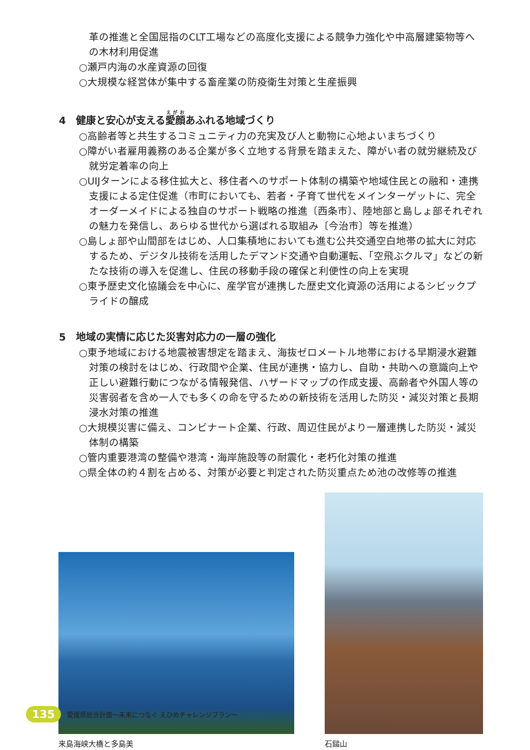革の推進と全国屈指のCLT工場などの高度化支援による競争力強化や中高層建築物等への木材利用促進
○瀬戸内海の水産資源の回復
○大規模な経営体が集中する畜産業の防疫衛生対策と生産振興
4　健康と安心が支える愛顔あふれる地域づくり
○高齢者等と共生するコミュニティ力の充実及び人と動物に心地よいまちづくり
○障がい者雇用義務のある企業が多く立地する背景を踏まえた、障がい者の就労継続及び就労定着率の向上
○UIJターンによる移住拡大と、移住者へのサポート体制の構築や地域住民との融和・連携支援による定住促進（市町においても、若者・子育て世代をメインターゲットに、完全オーダーメイドによる独自のサポート戦略の推進〔西条市〕、陸地部と島しょ部それぞれの魅力を発信し、あらゆる世代から選ばれる取組み〔今治市〕等を推進）
○島しょ部や山間部をはじめ、人口集積地においても進む公共交通空白地帯の拡大に対応するため、デジタル技術を活用したデマンド交通や自動運転、「空飛ぶクルマ」などの新たな技術の導入を促進し、住民の移動手段の確保と利便性の向上を実現
○東予歴史文化協議会を中心に、産学官が連携した歴史文化資源の活用によるシビックプライドの醸成
5　地域の実情に応じた災害対応力の一層の強化
○東予地域における地震被害想定を踏まえ、海抜ゼロメートル地帯における早期浸水避難対策の検討をはじめ、行政間や企業、住民が連携・協力し、自助・共助への意識向上や正しい避難行動につながる情報発信、ハザードマップの作成支援、高齢者や外国人等の災害弱者を含め一人でも多くの命を守るための新技術を活用した防災・減災対策と長期浸水対策の推進
○大規模災害に備え、コンビナート企業、行政、周辺住民がより一層連携した防災・減災体制の構築
○管内重要港湾の整備や港湾・海岸施設等の耐震化・老朽化対策の推進
○県全体の約４割を占める、対策が必要と判定された防災重点ため池の改修等の推進
来島海峡大橋と多島美
石鎚山
135 愛媛県総合計画～未来につなぐ えひめチャレンジプラン～